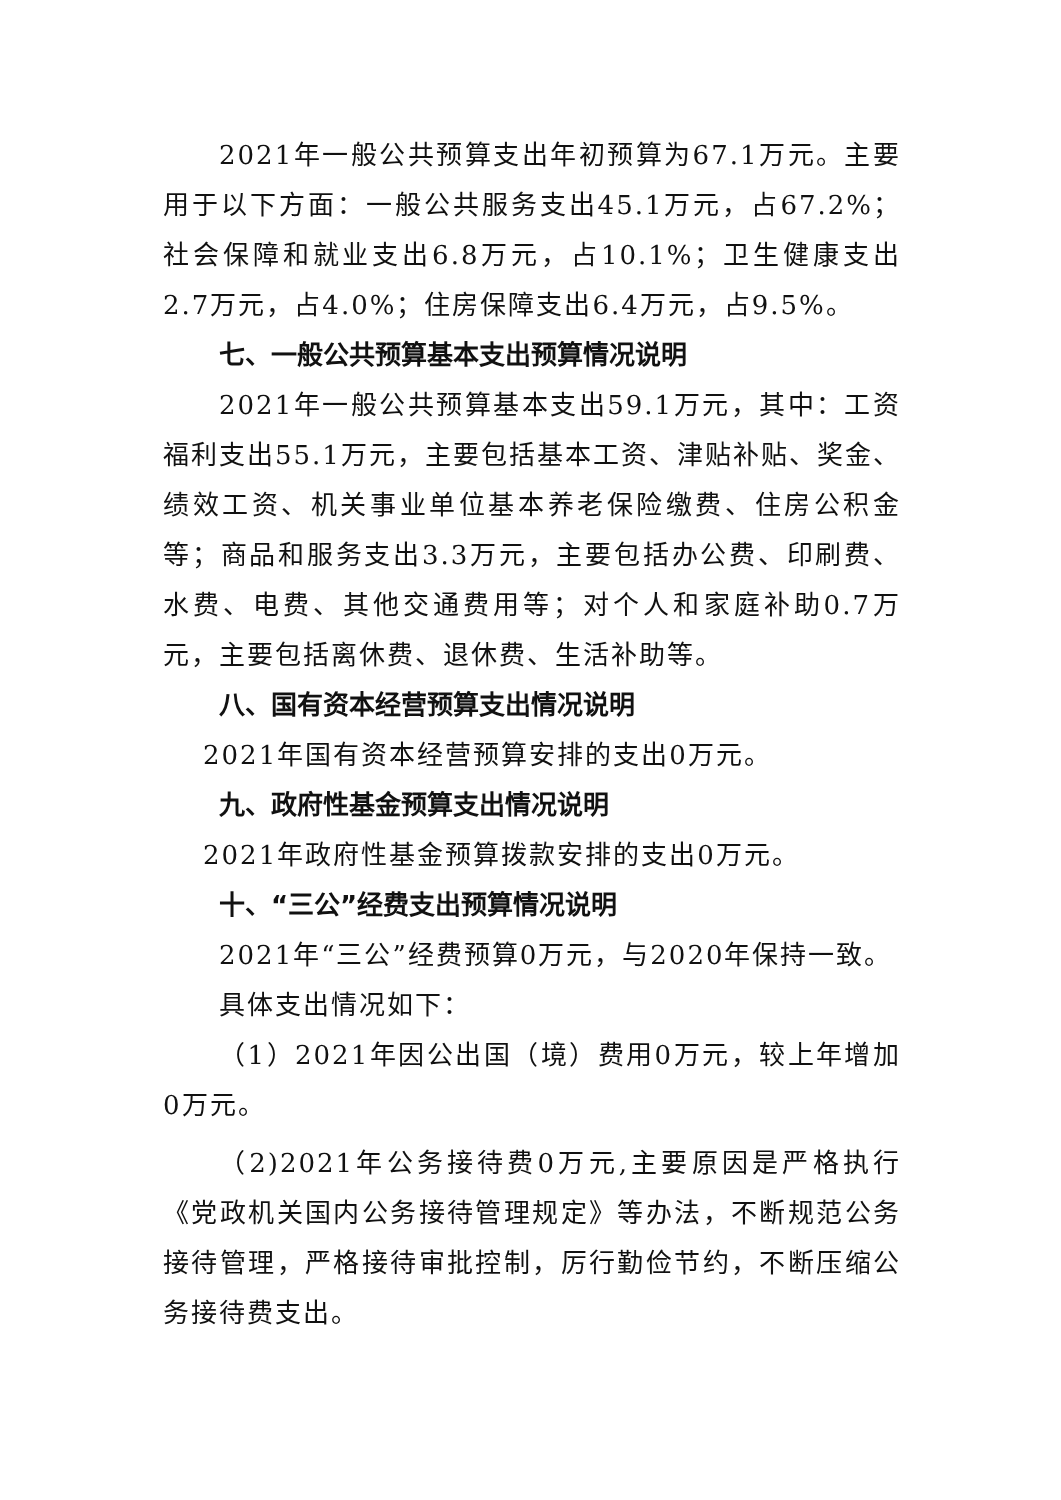2021年一般公共预算支出年初预算为67.1万元。主要用于以下方面：一般公共服务支出45.1万元，占67.2%；社会保障和就业支出6.8万元，占10.1%；卫生健康支出2.7万元，占4.0%；住房保障支出6.4万元，占9.5%。
七、一般公共预算基本支出预算情况说明
2021年一般公共预算基本支出59.1万元，其中：工资福利支出55.1万元，主要包括基本工资、津贴补贴、奖金、绩效工资、机关事业单位基本养老保险缴费、住房公积金等；商品和服务支出3.3万元，主要包括办公费、印刷费、水费、电费、其他交通费用等；对个人和家庭补助0.7万元，主要包括离休费、退休费、生活补助等。
八、国有资本经营预算支出情况说明
2021年国有资本经营预算安排的支出0万元。
九、政府性基金预算支出情况说明
2021年政府性基金预算拨款安排的支出0万元。
十、“三公”经费支出预算情况说明
2021年“三公”经费预算0万元，与2020年保持一致。
具体支出情况如下：
（1）2021年因公出国（境）费用0万元，较上年增加0万元。
（2)2021年公务接待费0万元,主要原因是严格执行《党政机关国内公务接待管理规定》等办法，不断规范公务接待管理，严格接待审批控制，厉行勤俭节约，不断压缩公务接待费支出。